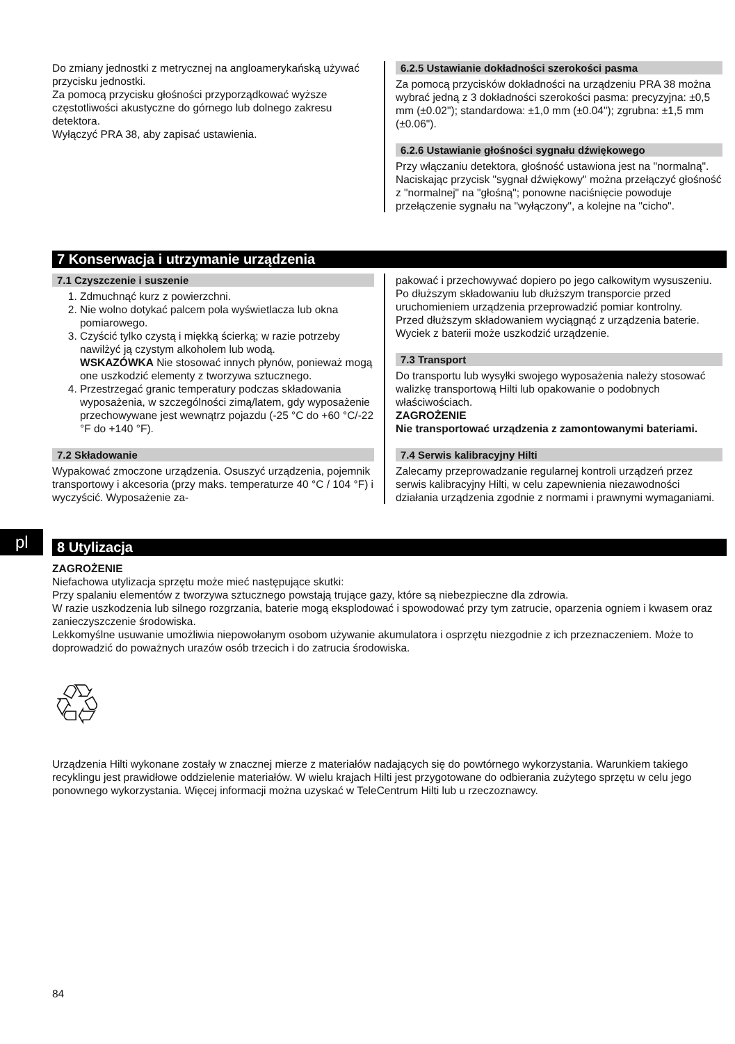pl
Do zmiany jednostki z metrycznej na angloamerykańską używać przycisku jednostki.
Za pomocą przycisku głośności przyporządkować wyższe częstotliwości akustyczne do górnego lub dolnego zakresu detektora.
Wyłączyć PRA 38, aby zapisać ustawienia.
6.2.5 Ustawianie dokładności szerokości pasma
Za pomocą przycisków dokładności na urządzeniu PRA 38 można wybrać jedną z 3 dokładności szerokości pasma: precyzyjna: ±0,5 mm (±0.02"); standardowa: ±1,0 mm (±0.04"); zgrubna: ±1,5 mm (±0.06").
6.2.6 Ustawianie głośności sygnału dźwiękowego
Przy włączaniu detektora, głośność ustawiona jest na "normalną". Naciskając przycisk "sygnał dźwiękowy" można przełączyć głośność z "normalnej" na "głośną"; ponowne naciśnięcie powoduje przełączenie sygnału na "wyłączony", a kolejne na "cicho".
7 Konserwacja i utrzymanie urządzenia
7.1 Czyszczenie i suszenie
1. Zdmuchnąć kurz z powierzchni.
2. Nie wolno dotykać palcem pola wyświetlacza lub okna pomiarowego.
3. Czyścić tylko czystą i miękką ścierką; w razie potrzeby nawilżyć ją czystym alkoholem lub wodą.
WSKAZÓWKA Nie stosować innych płynów, ponieważ mogą one uszkodzić elementy z tworzywa sztucznego.
4. Przestrzegać granic temperatury podczas składowania wyposażenia, w szczególności zimą/latem, gdy wyposażenie przechowywane jest wewnątrz pojazdu (-25 °C do +60 °C/-22 °F do +140 °F).
7.2 Składowanie
Wypakować zmoczone urządzenia. Osuszyć urządzenia, pojemnik transportowy i akcesoria (przy maks. temperaturze 40 °C / 104 °F) i wyczyścić. Wyposażenie za-
pakować i przechowywać dopiero po jego całkowitym wysuszeniu.
Po dłuższym składowaniu lub dłuższym transporcie przed uruchomieniem urządzenia przeprowadzić pomiar kontrolny.
Przed dłuższym składowaniem wyciągnąć z urządzenia baterie. Wyciek z baterii może uszkodzić urządzenie.
7.3 Transport
Do transportu lub wysyłki swojego wyposażenia należy stosować walizkę transportową Hilti lub opakowanie o podobnych właściwościach.
ZAGROŻENIE
Nie transportować urządzenia z zamontowanymi bateriami.
7.4 Serwis kalibracyjny Hilti
Zalecamy przeprowadzanie regularnej kontroli urządzeń przez serwis kalibracyjny Hilti, w celu zapewnienia niezawodności działania urządzenia zgodnie z normami i prawnymi wymaganiami.
8 Utylizacja
ZAGROŻENIE
Niefachowa utylizacja sprzętu może mieć następujące skutki:
Przy spalaniu elementów z tworzywa sztucznego powstają trujące gazy, które są niebezpieczne dla zdrowia.
W razie uszkodzenia lub silnego rozgrzania, baterie mogą eksplodować i spowodować przy tym zatrucie, oparzenia ogniem i kwasem oraz zanieczyszczenie środowiska.
Lekkomyślne usuwanie umożliwia niepowołanym osobom używanie akumulatora i osprzętu niezgodnie z ich przeznaczeniem. Może to doprowadzić do poważnych urazów osób trzecich i do zatrucia środowiska.
♲
Urządzenia Hilti wykonane zostały w znacznej mierze z materiałów nadających się do powtórnego wykorzystania. Warunkiem takiego recyklingu jest prawidłowe oddzielenie materiałów. W wielu krajach Hilti jest przygotowane do odbierania zużytego sprzętu w celu jego ponownego wykorzystania. Więcej informacji można uzyskać w TeleCentrum Hilti lub u rzeczoznawcy.
84